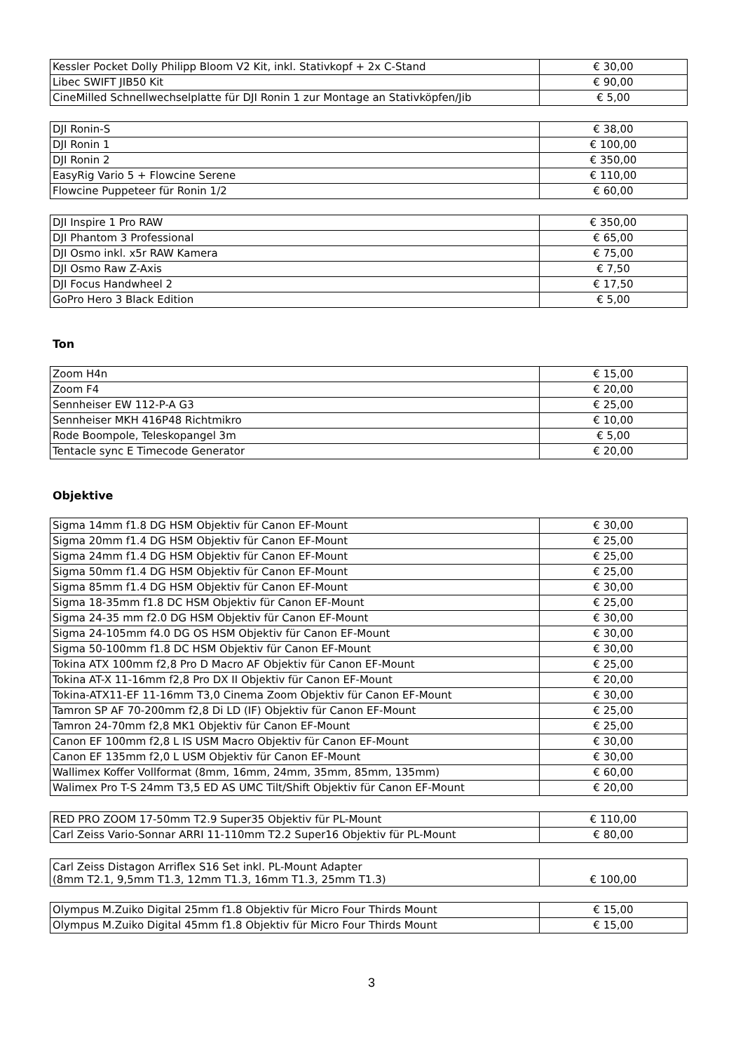| Kessler Pocket Dolly Philipp Bloom V2 Kit, inkl. Stativkopf + 2x C-Stand | € 30,00 |
| Libec SWIFT JIB50 Kit | € 90,00 |
| CineMilled Schnellwechselplatte für DJI Ronin 1 zur Montage an Stativköpfen/Jib | € 5,00 |
| DJI Ronin-S | € 38,00 |
| DJI Ronin 1 | € 100,00 |
| DJI Ronin 2 | € 350,00 |
| EasyRig Vario 5 + Flowcine Serene | € 110,00 |
| Flowcine Puppeteer für Ronin 1/2 | € 60,00 |
| DJI Inspire 1 Pro RAW | € 350,00 |
| DJI Phantom 3 Professional | € 65,00 |
| DJI Osmo inkl. x5r RAW Kamera | € 75,00 |
| DJI Osmo Raw Z-Axis | € 7,50 |
| DJI Focus Handwheel 2 | € 17,50 |
| GoPro Hero 3 Black Edition | € 5,00 |
Ton
| Zoom H4n | € 15,00 |
| Zoom F4 | € 20,00 |
| Sennheiser EW 112-P-A G3 | € 25,00 |
| Sennheiser MKH 416P48 Richtmikro | € 10,00 |
| Rode Boompole, Teleskopangel 3m | € 5,00 |
| Tentacle sync E Timecode Generator | € 20,00 |
Objektive
| Sigma 14mm f1.8 DG HSM Objektiv für Canon EF-Mount | € 30,00 |
| Sigma 20mm f1.4 DG HSM Objektiv für Canon EF-Mount | € 25,00 |
| Sigma 24mm f1.4 DG HSM Objektiv für Canon EF-Mount | € 25,00 |
| Sigma 50mm f1.4 DG HSM Objektiv für Canon EF-Mount | € 25,00 |
| Sigma 85mm f1.4 DG HSM Objektiv für Canon EF-Mount | € 30,00 |
| Sigma 18-35mm f1.8 DC HSM Objektiv für Canon EF-Mount | € 25,00 |
| Sigma 24-35 mm f2.0 DG HSM Objektiv für Canon EF-Mount | € 30,00 |
| Sigma 24-105mm f4.0 DG OS HSM Objektiv für Canon EF-Mount | € 30,00 |
| Sigma 50-100mm f1.8 DC HSM Objektiv für Canon EF-Mount | € 30,00 |
| Tokina ATX 100mm f2,8 Pro D Macro AF Objektiv für Canon EF-Mount | € 25,00 |
| Tokina AT-X 11-16mm f2,8 Pro DX II Objektiv für Canon EF-Mount | € 20,00 |
| Tokina-ATX11-EF 11-16mm T3,0 Cinema Zoom Objektiv für Canon EF-Mount | € 30,00 |
| Tamron SP AF 70-200mm f2,8 Di LD (IF) Objektiv für Canon EF-Mount | € 25,00 |
| Tamron 24-70mm f2,8 MK1 Objektiv für Canon EF-Mount | € 25,00 |
| Canon EF 100mm f2,8 L IS USM Macro Objektiv für Canon EF-Mount | € 30,00 |
| Canon EF 135mm f2,0 L USM Objektiv für Canon EF-Mount | € 30,00 |
| Wallimex Koffer Vollformat (8mm, 16mm, 24mm, 35mm, 85mm, 135mm) | € 60,00 |
| Walimex Pro T-S 24mm T3,5 ED AS UMC Tilt/Shift Objektiv für Canon EF-Mount | € 20,00 |
| RED PRO ZOOM 17-50mm T2.9 Super35 Objektiv für PL-Mount | € 110,00 |
| Carl Zeiss Vario-Sonnar ARRI 11-110mm T2.2 Super16 Objektiv für PL-Mount | € 80,00 |
| Carl Zeiss Distagon Arriflex S16 Set inkl. PL-Mount Adapter (8mm T2.1, 9,5mm T1.3, 12mm T1.3, 16mm T1.3, 25mm T1.3) | € 100,00 |
| Olympus M.Zuiko Digital 25mm f1.8 Objektiv für Micro Four Thirds Mount | € 15,00 |
| Olympus M.Zuiko Digital 45mm f1.8 Objektiv für Micro Four Thirds Mount | € 15,00 |
3